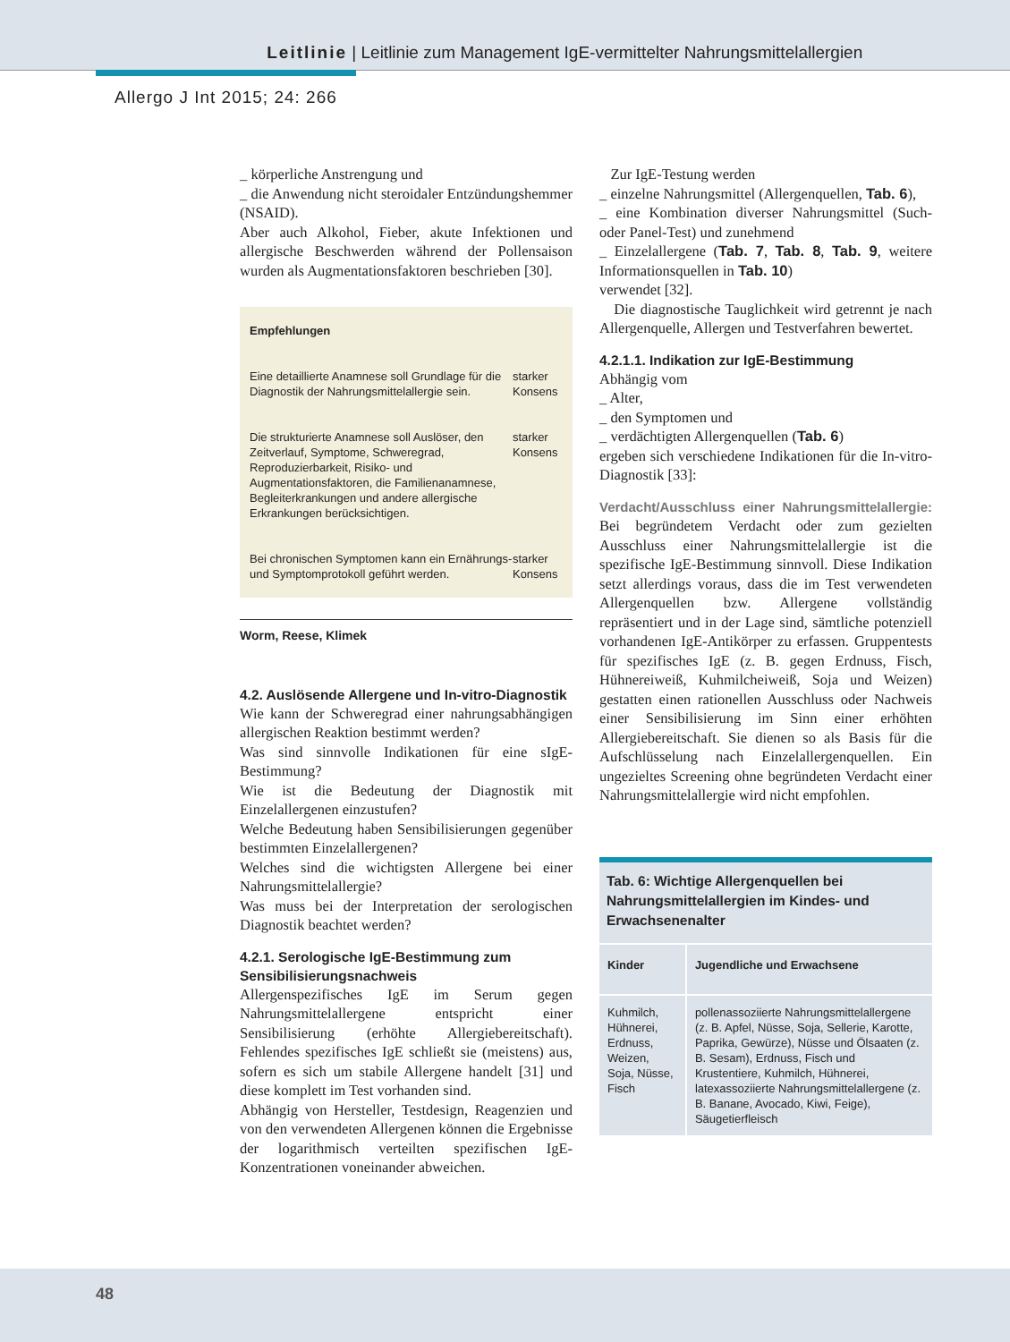Leitlinie | Leitlinie zum Management IgE-vermittelter Nahrungsmittelallergien
Allergo J Int 2015; 24: 266
_ körperliche Anstrengung und
_ die Anwendung nicht steroidaler Entzündungshemmer (NSAID).
Aber auch Alkohol, Fieber, akute Infektionen und allergische Beschwerden während der Pollensaison wurden als Augmentationsfaktoren beschrieben [30].
Empfehlungen
| Eine detaillierte Anamnese soll Grundlage für die Diagnostik der Nahrungsmittelallergie sein. | starker Konsens |
| Die strukturierte Anamnese soll Auslöser, den Zeitverlauf, Symptome, Schweregrad, Reproduzierbarkeit, Risiko- und Augmentationsfaktoren, die Familienanamnese, Begleiterkrankungen und andere allergische Erkrankungen berücksichtigen. | starker Konsens |
| Bei chronischen Symptomen kann ein Ernährungs- und Symptomprotokoll geführt werden. | starker Konsens |
Worm, Reese, Klimek
4.2. Auslösende Allergene und In-vitro-Diagnostik
Wie kann der Schweregrad einer nahrungsabhängigen allergischen Reaktion bestimmt werden?
Was sind sinnvolle Indikationen für eine sIgE-Bestimmung?
Wie ist die Bedeutung der Diagnostik mit Einzelallergenen einzustufen?
Welche Bedeutung haben Sensibilisierungen gegenüber bestimmten Einzelallergenen?
Welches sind die wichtigsten Allergene bei einer Nahrungsmittelallergie?
Was muss bei der Interpretation der serologischen Diagnostik beachtet werden?
4.2.1. Serologische IgE-Bestimmung zum Sensibilisierungsnachweis
Allergenspezifisches IgE im Serum gegen Nahrungsmittelallergene entspricht einer Sensibilisierung (erhöhte Allergiebereitschaft). Fehlendes spezifisches IgE schließt sie (meistens) aus, sofern es sich um stabile Allergene handelt [31] und diese komplett im Test vorhanden sind.
Abhängig von Hersteller, Testdesign, Reagenzien und von den verwendeten Allergenen können die Ergebnisse der logarithmisch verteilten spezifischen IgE-Konzentrationen voneinander abweichen.
Zur IgE-Testung werden
_ einzelne Nahrungsmittel (Allergenquellen, Tab. 6),
_ eine Kombination diverser Nahrungsmittel (Such- oder Panel-Test) und zunehmend
_ Einzelallergene (Tab. 7, Tab. 8, Tab. 9, weitere Informationsquellen in Tab. 10)
verwendet [32].
Die diagnostische Tauglichkeit wird getrennt je nach Allergenquelle, Allergen und Testverfahren bewertet.
4.2.1.1. Indikation zur IgE-Bestimmung
Abhängig vom
_ Alter,
_ den Symptomen und
_ verdächtigten Allergenquellen (Tab. 6)
ergeben sich verschiedene Indikationen für die In-vitro-Diagnostik [33]:
Verdacht/Ausschluss einer Nahrungsmittelallergie: Bei begründetem Verdacht oder zum gezielten Ausschluss einer Nahrungsmittelallergie ist die spezifische IgE-Bestimmung sinnvoll. Diese Indikation setzt allerdings voraus, dass die im Test verwendeten Allergenquellen bzw. Allergene vollständig repräsentiert und in der Lage sind, sämtliche potenziell vorhandenen IgE-Antikörper zu erfassen. Gruppentests für spezifisches IgE (z. B. gegen Erdnuss, Fisch, Hühnereiweiß, Kuhmilcheiweiß, Soja und Weizen) gestatten einen rationellen Ausschluss oder Nachweis einer Sensibilisierung im Sinn einer erhöhten Allergiebereitschaft. Sie dienen so als Basis für die Aufschlüsselung nach Einzelallergenquellen. Ein ungezieltes Screening ohne begründeten Verdacht einer Nahrungsmittelallergie wird nicht empfohlen.
Tab. 6: Wichtige Allergenquellen bei Nahrungsmittelallergien im Kindes- und Erwachsenenalter
| Kinder | Jugendliche und Erwachsene |
| --- | --- |
| Kuhmilch, Hühnerei, Erdnuss, Weizen, Soja, Nüsse, Fisch | pollenassoziierte Nahrungsmittelallergene (z. B. Apfel, Nüsse, Soja, Sellerie, Karotte, Paprika, Gewürze), Nüsse und Ölsaaten (z. B. Sesam), Erdnuss, Fisch und Krustentiere, Kuhmilch, Hühnerei, latexassoziierte Nahrungsmittelallergene (z. B. Banane, Avocado, Kiwi, Feige), Säugetierfleisch |
48